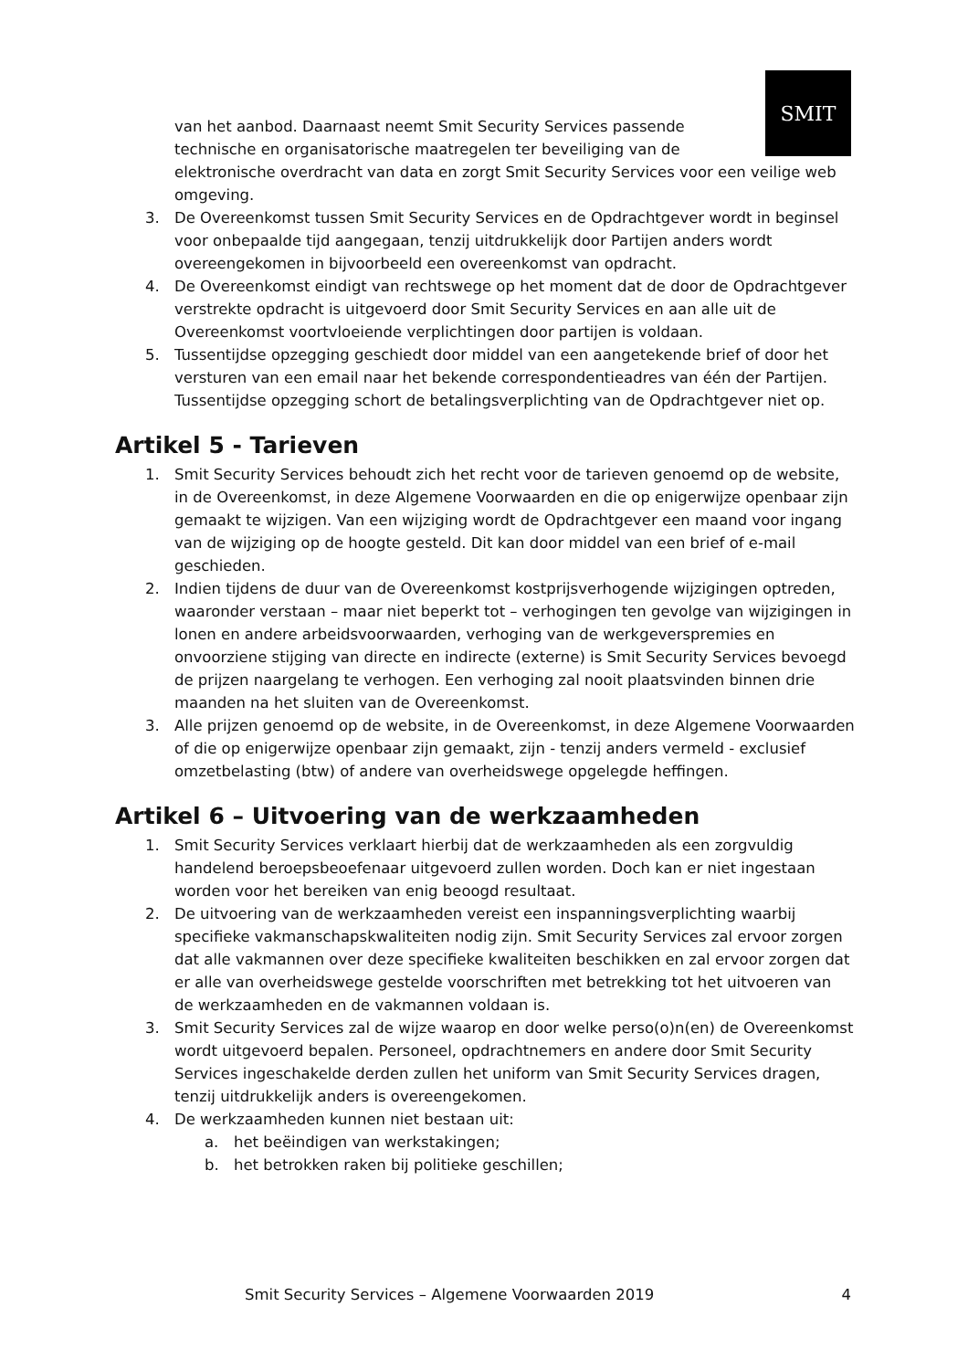SMIT
van het aanbod. Daarnaast neemt Smit Security Services passende technische en organisatorische maatregelen ter beveiliging van de
elektronische overdracht van data en zorgt Smit Security Services voor een veilige web omgeving.
3. De Overeenkomst tussen Smit Security Services en de Opdrachtgever wordt in beginsel voor onbepaalde tijd aangegaan, tenzij uitdrukkelijk door Partijen anders wordt overeengekomen in bijvoorbeeld een overeenkomst van opdracht.
4. De Overeenkomst eindigt van rechtswege op het moment dat de door de Opdrachtgever verstrekte opdracht is uitgevoerd door Smit Security Services en aan alle uit de Overeenkomst voortvloeiende verplichtingen door partijen is voldaan.
5. Tussentijdse opzegging geschiedt door middel van een aangetekende brief of door het versturen van een email naar het bekende correspondentieadres van één der Partijen. Tussentijdse opzegging schort de betalingsverplichting van de Opdrachtgever niet op.
Artikel 5 - Tarieven
1. Smit Security Services behoudt zich het recht voor de tarieven genoemd op de website, in de Overeenkomst, in deze Algemene Voorwaarden en die op enigerwijze openbaar zijn gemaakt te wijzigen. Van een wijziging wordt de Opdrachtgever een maand voor ingang van de wijziging op de hoogte gesteld. Dit kan door middel van een brief of e-mail geschieden.
2. Indien tijdens de duur van de Overeenkomst kostprijsverhogende wijzigingen optreden, waaronder verstaan – maar niet beperkt tot – verhogingen ten gevolge van wijzigingen in lonen en andere arbeidsvoorwaarden, verhoging van de werkgeverspremies en onvoorziene stijging van directe en indirecte (externe) is Smit Security Services bevoegd de prijzen naargelang te verhogen. Een verhoging zal nooit plaatsvinden binnen drie maanden na het sluiten van de Overeenkomst.
3. Alle prijzen genoemd op de website, in de Overeenkomst, in deze Algemene Voorwaarden of die op enigerwijze openbaar zijn gemaakt, zijn - tenzij anders vermeld - exclusief omzetbelasting (btw) of andere van overheidswege opgelegde heffingen.
Artikel 6 – Uitvoering van de werkzaamheden
1. Smit Security Services verklaart hierbij dat de werkzaamheden als een zorgvuldig handelend beroepsbeoefenaar uitgevoerd zullen worden. Doch kan er niet ingestaan worden voor het bereiken van enig beoogd resultaat.
2. De uitvoering van de werkzaamheden vereist een inspanningsverplichting waarbij specifieke vakmanschapskwaliteiten nodig zijn. Smit Security Services zal ervoor zorgen dat alle vakmannen over deze specifieke kwaliteiten beschikken en zal ervoor zorgen dat er alle van overheidswege gestelde voorschriften met betrekking tot het uitvoeren van de werkzaamheden en de vakmannen voldaan is.
3. Smit Security Services zal de wijze waarop en door welke perso(o)n(en) de Overeenkomst wordt uitgevoerd bepalen. Personeel, opdrachtnemers en andere door Smit Security Services ingeschakelde derden zullen het uniform van Smit Security Services dragen, tenzij uitdrukkelijk anders is overeengekomen.
4. De werkzaamheden kunnen niet bestaan uit:
a. het beëindigen van werkstakingen;
b. het betrokken raken bij politieke geschillen;
Smit Security Services – Algemene Voorwaarden 2019 4